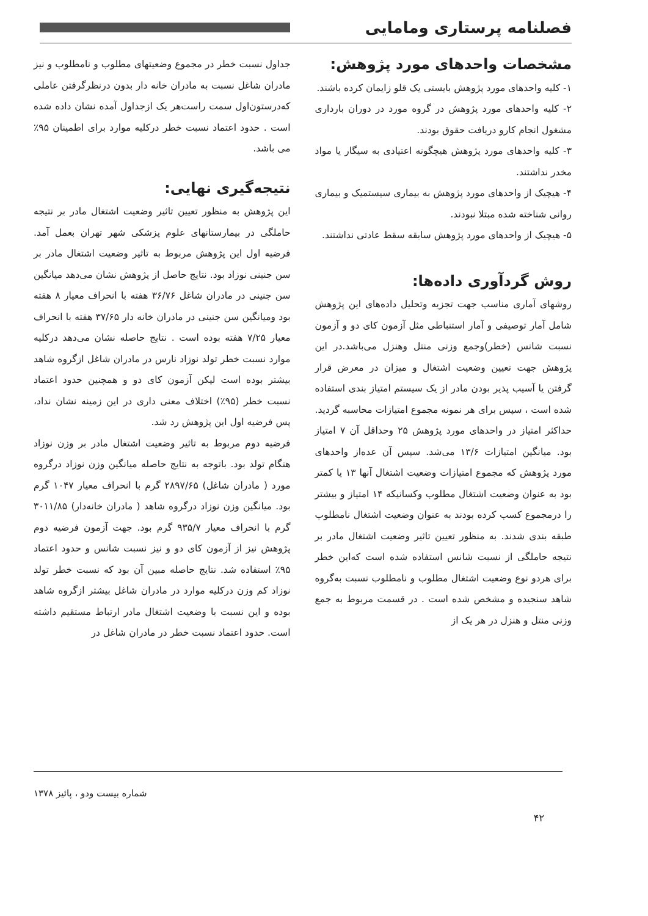فصلنامه پرستاری ومامایی
مشخصات واحدهای مورد پژوهش:
۱- کلیه واحدهای مورد پژوهش بایستی یک قلو زایمان کرده باشند.
۲- کلیه واحدهای مورد پژوهش در گروه مورد در دوران بارداری مشغول انجام کارو دریافت حقوق بودند.
۳- کلیه واحدهای مورد پژوهش هیچگونه اعتیادی به سیگار یا مواد مخدر نداشتند.
۴- هیچیک از واحدهای مورد پژوهش به بیماری سیستمیک و بیماری روانی شناخته شده مبتلا نبودند.
۵- هیچیک از واحدهای مورد پژوهش سابقه سقط عادتی نداشتند.
روش گردآوری داده‌ها:
روشهای آماری مناسب جهت تجزیه وتحلیل داده‌های این پژوهش شامل آمار توصیفی و آمار استنباطی مثل آزمون کای دو و آزمون نسبت شانس (خطر)وجمع وزنی منتل وهنزل می‌باشد.در این پژوهش جهت تعیین وضعیت اشتغال و میزان در معرض قرار گرفتن یا آسیب پذیر بودن مادر از یک سیستم امتیاز بندی استفاده شده است ، سپس برای هر نمونه مجموع امتیازات محاسبه گردید. حداکثر امتیاز در واحدهای مورد پژوهش ۲۵ وحداقل آن ۷ امتیاز بود. میانگین امتیازات ۱۳/۶ می‌شد. سپس آن عده‌از واحدهای مورد پژوهش که مجموع امتیازات وضعیت اشتغال آنها ۱۳ یا کمتر بود به عنوان وضعیت اشتغال مطلوب وکسانیکه ۱۴ امتیاز و بیشتر را درمجموع کسب کرده بودند به عنوان وضعیت اشتغال نامطلوب طبقه بندی شدند. به منظور تعیین تاثیر وضعیت اشتغال مادر بر نتیجه حاملگی از نسبت شانس استفاده شده است که‌این خطر برای هردو نوع وضعیت اشتغال مطلوب و نامطلوب نسبت به‌گروه شاهد سنجیده و مشخص شده است . در قسمت مربوط به جمع وزنی منتل و هنزل در هر یک از
جداول نسبت خطر در مجموع وضعیتهای مطلوب و نامطلوب و نیز مادران شاغل نسبت به مادران خانه دار بدون درنظرگرفتن عاملی که‌درستون‌اول سمت راست‌هر یک ازجداول آمده نشان داده شده است . حدود اعتماد نسبت خطر درکلیه موارد برای اطمینان ۹۵٪ می باشد.
نتیجه‌گیری نهایی:
این پژوهش به منظور تعیین تاثیر وضعیت اشتغال مادر بر نتیجه حاملگی در بیمارستانهای علوم پزشکی شهر تهران بعمل آمد. فرضیه اول این پژوهش مربوط به تاثیر وضعیت اشتغال مادر بر سن جنینی نوزاد بود. نتایج حاصل از پژوهش نشان می‌دهد میانگین سن جنینی در مادران شاغل ۳۶/۷۶ هفته با انحراف معیار ۸ هفته بود ومیانگین سن جنینی در مادران خانه دار ۳۷/۶۵ هفته با انحراف معیار ۷/۲۵ هفته بوده است . نتایج حاصله نشان می‌دهد درکلیه موارد نسبت خطر تولد نوزاد نارس در مادران شاغل ازگروه شاهد بیشتر بوده است لیکن آزمون کای دو و همچنین حدود اعتماد نسبت خطر (۹۵٪) اختلاف معنی داری در این زمینه نشان نداد، پس فرضیه اول این پژوهش رد شد.
فرضیه دوم مربوط به تاثیر وضعیت اشتغال مادر بر وزن نوزاد هنگام تولد بود. باتوجه به نتایج حاصله میانگین وزن نوزاد درگروه مورد ( مادران شاغل) ۲۸۹۷/۶۵ گرم با انحراف معیار ۱۰۴۷ گرم بود. میانگین وزن نوزاد درگروه شاهد ( مادران خانه‌دار) ۳۰۱۱/۸۵ گرم با انحراف معیار ۹۳۵/۷ گرم بود. جهت آزمون فرضیه دوم پژوهش نیز از آزمون کای دو و نیز نسبت شانس و حدود اعتماد ۹۵٪ استفاده شد. نتایج حاصله مبین آن بود که نسبت خطر تولد نوزاد کم وزن درکلیه موارد در مادران شاغل بیشتر ازگروه شاهد بوده و این نسبت با وضعیت اشتغال مادر ارتباط مستقیم داشته است. حدود اعتماد نسبت خطر در مادران شاغل در
شماره بیست ودو ، پائیز ۱۳۷۸
۴۲